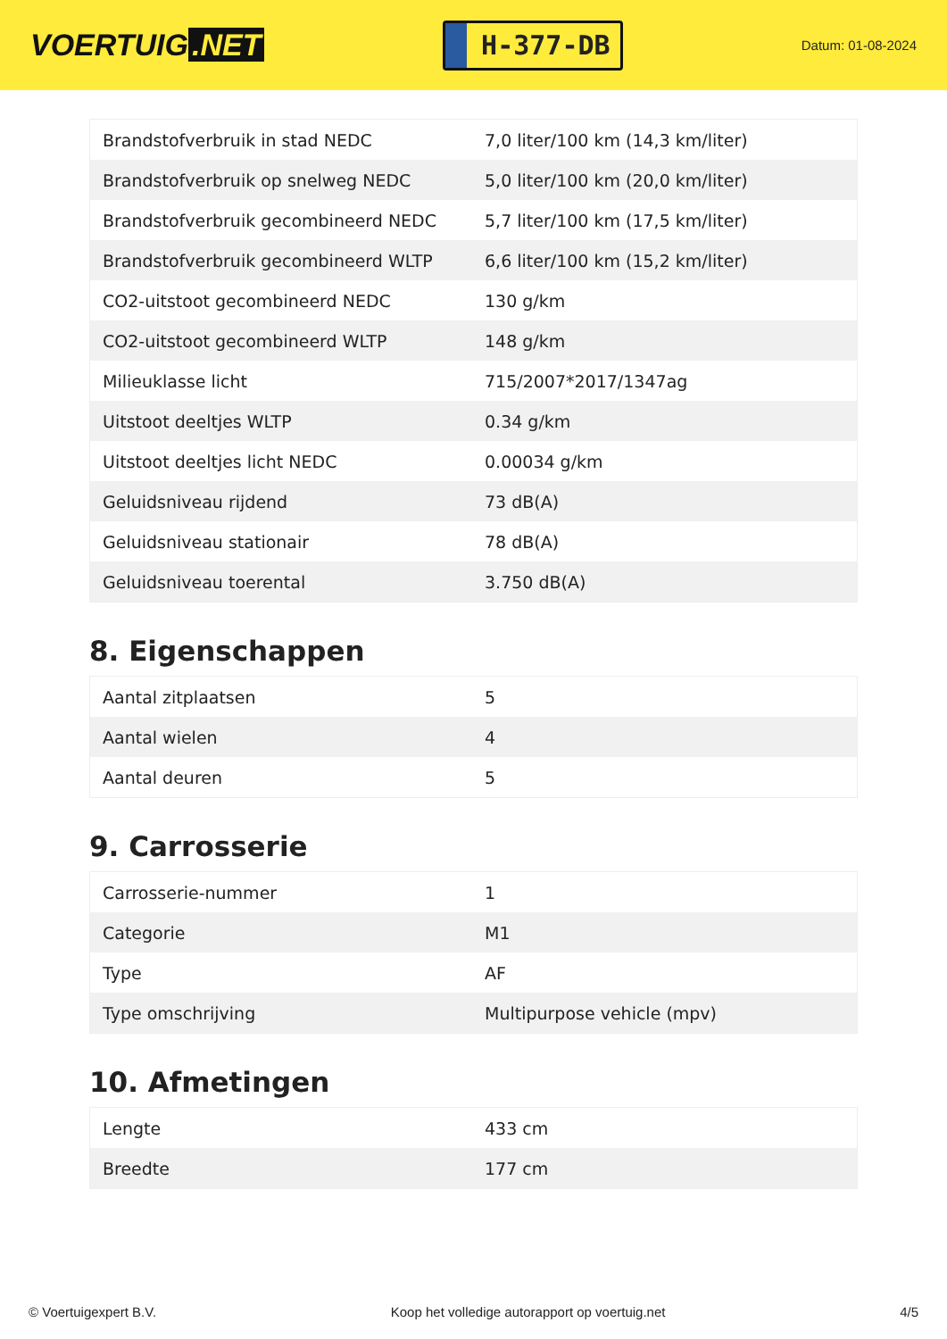VOERTUIG.NET
H-377-DB
Datum: 01-08-2024
| Brandstofverbruik in stad NEDC | 7,0 liter/100 km (14,3 km/liter) |
| Brandstofverbruik op snelweg NEDC | 5,0 liter/100 km (20,0 km/liter) |
| Brandstofverbruik gecombineerd NEDC | 5,7 liter/100 km (17,5 km/liter) |
| Brandstofverbruik gecombineerd WLTP | 6,6 liter/100 km (15,2 km/liter) |
| CO2-uitstoot gecombineerd NEDC | 130 g/km |
| CO2-uitstoot gecombineerd WLTP | 148 g/km |
| Milieuklasse licht | 715/2007*2017/1347ag |
| Uitstoot deeltjes WLTP | 0.34 g/km |
| Uitstoot deeltjes licht NEDC | 0.00034 g/km |
| Geluidsniveau rijdend | 73 dB(A) |
| Geluidsniveau stationair | 78 dB(A) |
| Geluidsniveau toerental | 3.750 dB(A) |
8. Eigenschappen
| Aantal zitplaatsen | 5 |
| Aantal wielen | 4 |
| Aantal deuren | 5 |
9. Carrosserie
| Carrosserie-nummer | 1 |
| Categorie | M1 |
| Type | AF |
| Type omschrijving | Multipurpose vehicle (mpv) |
10. Afmetingen
| Lengte | 433 cm |
| Breedte | 177 cm |
© Voertuigexpert B.V. Koop het volledige autorapport op voertuig.net 4/5